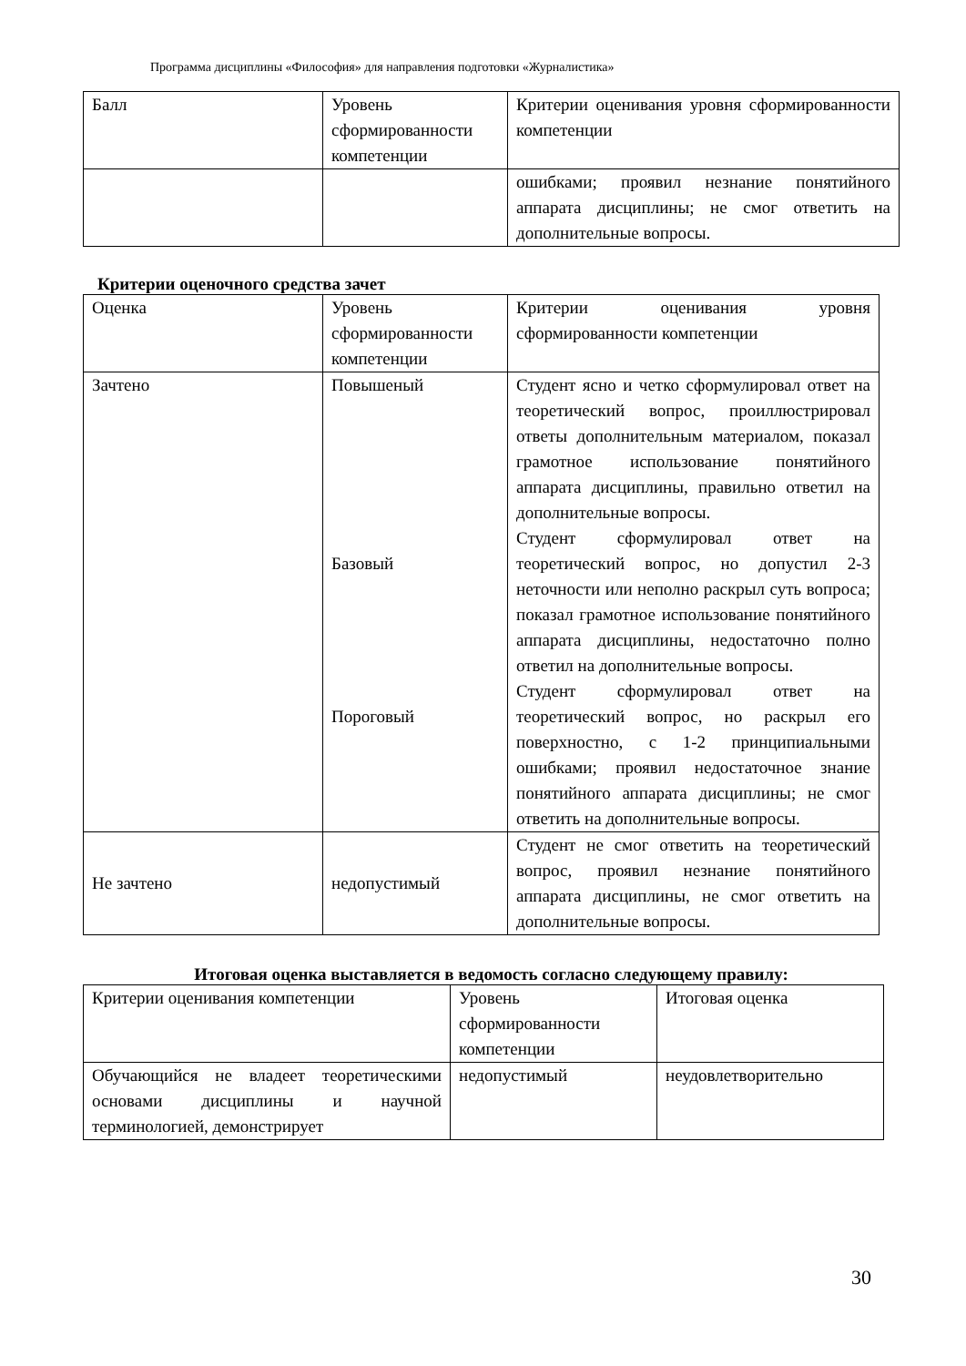Программа дисциплины «Философия» для направления подготовки «Журналистика»
| Балл | Уровень сформированности компетенции | Критерии оценивания уровня сформированности компетенции |
| | | ошибками; проявил незнание понятийного аппарата дисциплины; не смог ответить на дополнительные вопросы. |
Критерии оценочного средства зачет
| Оценка | Уровень сформированности компетенции | Критерии оценивания уровня сформированности компетенции |
| Зачтено | Повышеный Базовый Пороговый | Студент ясно и четко сформулировал ответ на теоретический вопрос, проиллюстрировал ответы дополнительным материалом, показал грамотное использование понятийного аппарата дисциплины, правильно ответил на дополнительные вопросы. Студент сформулировал ответ на теоретический вопрос, но допустил 2-3 неточности или неполно раскрыл суть вопроса; показал грамотное использование понятийного аппарата дисциплины, недостаточно полно ответил на дополнительные вопросы. Студент сформулировал ответ на теоретический вопрос, но раскрыл его поверхностно, с 1-2 принципиальными ошибками; проявил недостаточное знание понятийного аппарата дисциплины; не смог ответить на дополнительные вопросы. |
| Не зачтено | недопустимый | Студент не смог ответить на теоретический вопрос, проявил незнание понятийного аппарата дисциплины, не смог ответить на дополнительные вопросы. |
Итоговая оценка выставляется в ведомость согласно следующему правилу:
| Критерии оценивания компетенции | Уровень сформированности компетенции | Итоговая оценка |
| Обучающийся не владеет теоретическими основами дисциплины и научной терминологией, демонстрирует | недопустимый | неудовлетворительно |
30